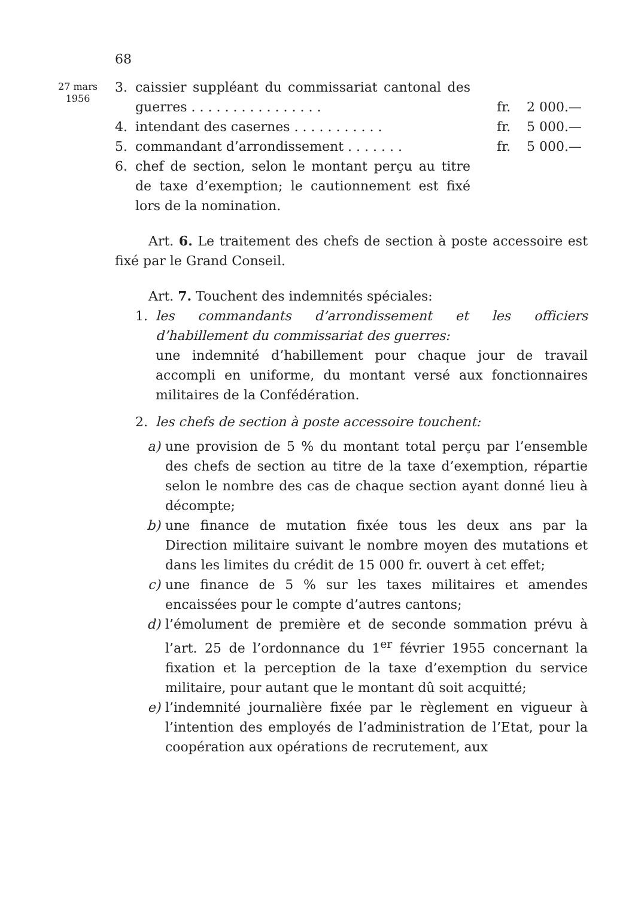68
27 mars
1956
3. caissier suppléant du commissariat cantonal des guerres . . . . . . . . . . . . . . . . fr. 2 000.—
4. intendant des casernes . . . . . . . . . . . fr. 5 000.—
5. commandant d’arrondissement . . . . . . . fr. 5 000.—
6. chef de section, selon le montant perçu au titre de taxe d’exemption; le cautionnement est fixé lors de la nomination.
Art. 6. Le traitement des chefs de section à poste accessoire est fixé par le Grand Conseil.
Art. 7. Touchent des indemnités spéciales:
1. les commandants d’arrondissement et les officiers d’habillement du commissariat des guerres:
une indemnité d’habillement pour chaque jour de travail accompli en uniforme, du montant versé aux fonctionnaires militaires de la Confédération.
2. les chefs de section à poste accessoire touchent:
a) une provision de 5 % du montant total perçu par l’ensemble des chefs de section au titre de la taxe d’exemption, répartie selon le nombre des cas de chaque section ayant donné lieu à décompte;
b) une finance de mutation fixée tous les deux ans par la Direction militaire suivant le nombre moyen des mutations et dans les limites du crédit de 15 000 fr. ouvert à cet effet;
c) une finance de 5 % sur les taxes militaires et amendes encaissées pour le compte d’autres cantons;
d) l’émolument de première et de seconde sommation prévu à l’art. 25 de l’ordonnance du 1<sup>er</sup> février 1955 concernant la fixation et la perception de la taxe d’exemption du service militaire, pour autant que le montant dû soit acquitté;
e) l’indemnité journalière fixée par le règlement en vigueur à l’intention des employés de l’administration de l’Etat, pour la coopération aux opérations de recrutement, aux